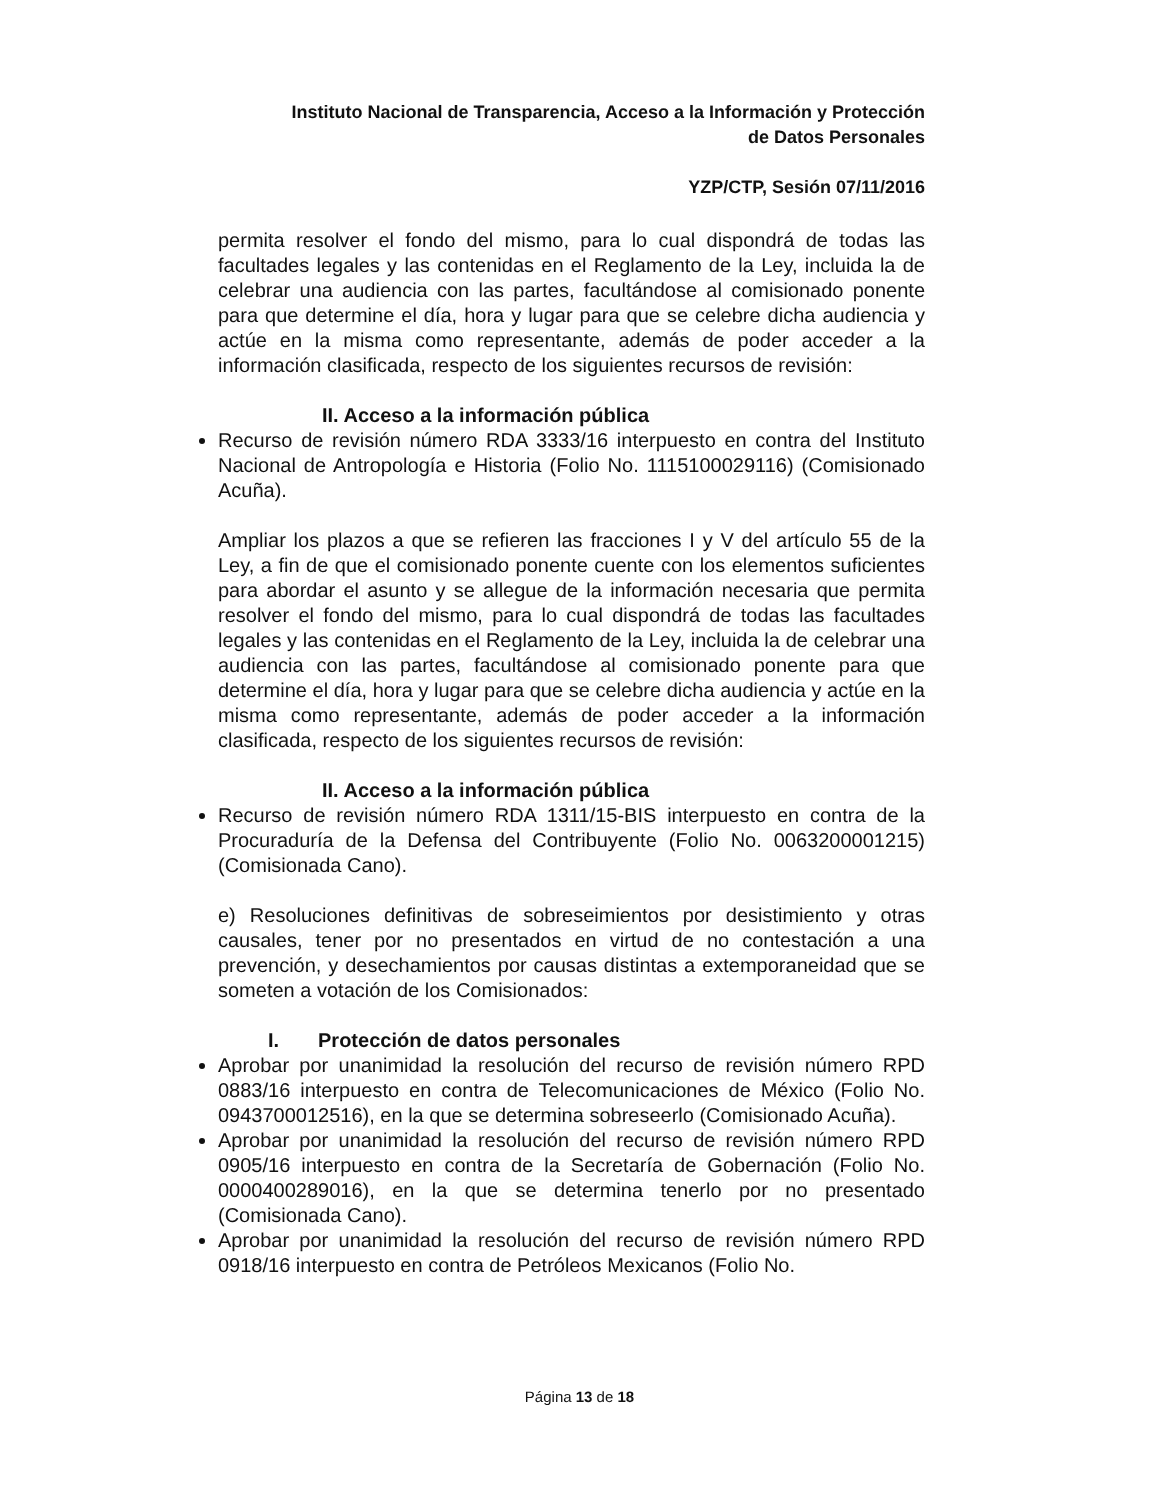Instituto Nacional de Transparencia, Acceso a la Información y Protección
de Datos Personales
YZP/CTP, Sesión 07/11/2016
permita resolver el fondo del mismo, para lo cual dispondrá de todas las facultades legales y las contenidas en el Reglamento de la Ley, incluida la de celebrar una audiencia con las partes, facultándose al comisionado ponente para que determine el día, hora y lugar para que se celebre dicha audiencia y actúe en la misma como representante, además de poder acceder a la información clasificada, respecto de los siguientes recursos de revisión:
II. Acceso a la información pública
Recurso de revisión número RDA 3333/16 interpuesto en contra del Instituto Nacional de Antropología e Historia (Folio No. 1115100029116) (Comisionado Acuña).
Ampliar los plazos a que se refieren las fracciones I y V del artículo 55 de la Ley, a fin de que el comisionado ponente cuente con los elementos suficientes para abordar el asunto y se allegue de la información necesaria que permita resolver el fondo del mismo, para lo cual dispondrá de todas las facultades legales y las contenidas en el Reglamento de la Ley, incluida la de celebrar una audiencia con las partes, facultándose al comisionado ponente para que determine el día, hora y lugar para que se celebre dicha audiencia y actúe en la misma como representante, además de poder acceder a la información clasificada, respecto de los siguientes recursos de revisión:
II. Acceso a la información pública
Recurso de revisión número RDA 1311/15-BIS interpuesto en contra de la Procuraduría de la Defensa del Contribuyente (Folio No. 0063200001215) (Comisionada Cano).
e) Resoluciones definitivas de sobreseimientos por desistimiento y otras causales, tener por no presentados en virtud de no contestación a una prevención, y desechamientos por causas distintas a extemporaneidad que se someten a votación de los Comisionados:
I. Protección de datos personales
Aprobar por unanimidad la resolución del recurso de revisión número RPD 0883/16 interpuesto en contra de Telecomunicaciones de México (Folio No. 0943700012516), en la que se determina sobreseerlo (Comisionado Acuña).
Aprobar por unanimidad la resolución del recurso de revisión número RPD 0905/16 interpuesto en contra de la Secretaría de Gobernación (Folio No. 0000400289016), en la que se determina tenerlo por no presentado (Comisionada Cano).
Aprobar por unanimidad la resolución del recurso de revisión número RPD 0918/16 interpuesto en contra de Petróleos Mexicanos (Folio No.
Página 13 de 18